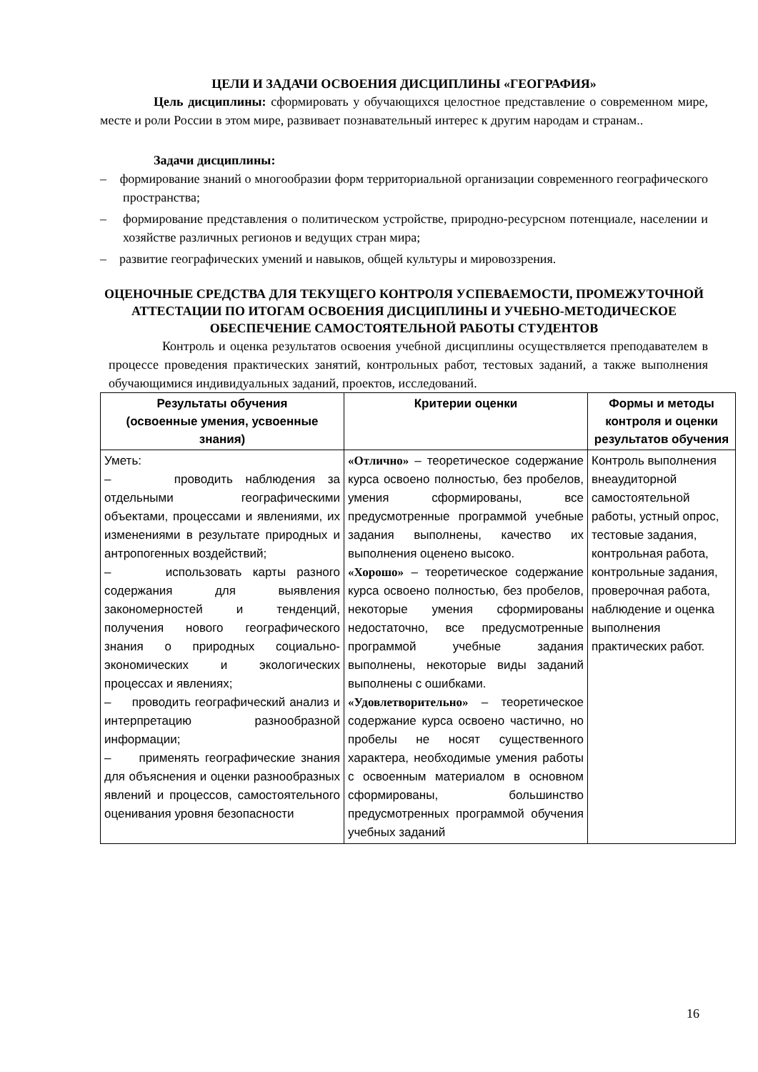ЦЕЛИ И ЗАДАЧИ ОСВОЕНИЯ ДИСЦИПЛИНЫ «ГЕОГРАФИЯ»
Цель дисциплины: сформировать у обучающихся целостное представление о современном мире, месте и роли России в этом мире, развивает познавательный интерес к другим народам и странам..
Задачи дисциплины:
– формирование знаний о многообразии форм территориальной организации современного географического пространства;
– формирование представления о политическом устройстве, природно-ресурсном потенциале, населении и хозяйстве различных регионов и ведущих стран мира;
– развитие географических умений и навыков, общей культуры и мировоззрения.
ОЦЕНОЧНЫЕ СРЕДСТВА ДЛЯ ТЕКУЩЕГО КОНТРОЛЯ УСПЕВАЕМОСТИ, ПРОМЕЖУТОЧНОЙ АТТЕСТАЦИИ ПО ИТОГАМ ОСВОЕНИЯ ДИСЦИПЛИНЫ И УЧЕБНО-МЕТОДИЧЕСКОЕ ОБЕСПЕЧЕНИЕ САМОСТОЯТЕЛЬНОЙ РАБОТЫ СТУДЕНТОВ
Контроль и оценка результатов освоения учебной дисциплины осуществляется преподавателем в процессе проведения практических занятий, контрольных работ, тестовых заданий, а также выполнения обучающимися индивидуальных заданий, проектов, исследований.
| Результаты обучения (освоенные умения, усвоенные знания) | Критерии оценки | Формы и методы контроля и оценки результатов обучения |
| --- | --- | --- |
| Уметь: – проводить наблюдения за отдельными географическими объектами, процессами и явлениями, их изменениями в результате природных и антропогенных воздействий; – использовать карты разного содержания для выявления закономерностей и тенденций, получения нового географического знания о природных социально-экономических и экологических процессах и явлениях; – проводить географический анализ и интерпретацию разнообразной информации; – применять географические знания для объяснения и оценки разнообразных явлений и процессов, самостоятельного оценивания уровня безопасности | «Отлично» – теоретическое содержание курса освоено полностью, без пробелов, умения сформированы, все предусмотренные программой учебные задания выполнены, качество их выполнения оценено высоко. «Хорошо» – теоретическое содержание курса освоено полностью, без пробелов, некоторые умения сформированы недостаточно, все предусмотренные программой учебные задания выполнены, некоторые виды заданий выполнены с ошибками. «Удовлетворительно» – теоретическое содержание курса освоено частично, но пробелы не носят существенного характера, необходимые умения работы с освоенным материалом в основном сформированы, большинство предусмотренных программой обучения учебных заданий | Контроль выполнения внеаудиторной самостоятельной работы, устный опрос, тестовые задания, контрольная работа, контрольные задания, проверочная работа, наблюдение и оценка выполнения практических работ. |
16